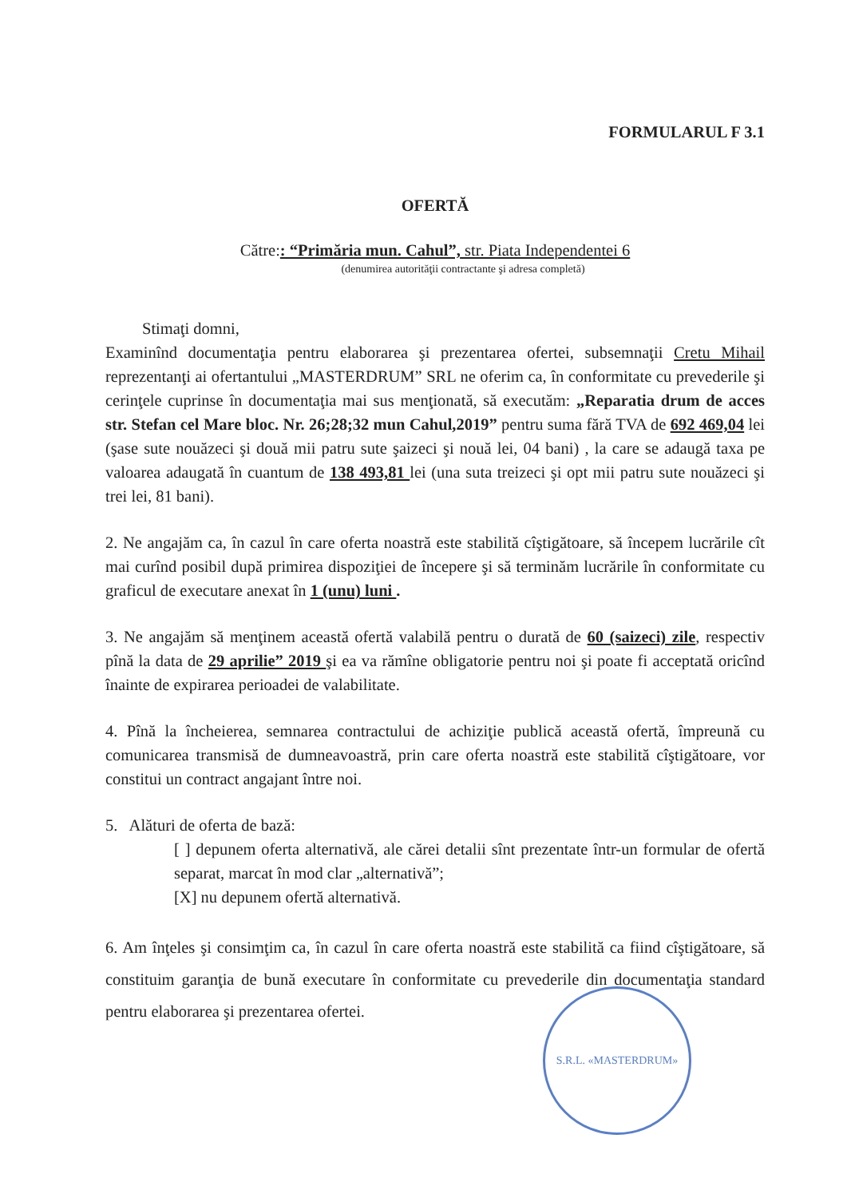FORMULARUL F 3.1
OFERTĂ
Către:: “Primăria mun. Cahul”, str. Piata Independentei 6
(denumirea autorităţii contractante şi adresa completă)
Stimaţi domni,
Examinînd documentaţia pentru elaborarea şi prezentarea ofertei, subsemnaţii Cretu Mihail reprezentanţi ai ofertantului „MASTERDRUM” SRL ne oferim ca, în conformitate cu prevederile şi cerinţele cuprinse în documentaţia mai sus menţionată, să executăm: „Reparatia drum de acces str. Stefan cel Mare bloc. Nr. 26;28;32 mun Cahul,2019” pentru suma fără TVA de 692 469,04 lei (şase sute nouăzeci şi două mii patru sute şaizeci şi nouă lei, 04 bani) , la care se adaugă taxa pe valoarea adaugată în cuantum de 138 493,81 lei (una suta treizeci şi opt mii patru sute nouăzeci şi trei lei, 81 bani).
2. Ne angajăm ca, în cazul în care oferta noastră este stabilită cîştigătoare, să începem lucrările cît mai curînd posibil după primirea dispoziţiei de începere şi să terminăm lucrările în conformitate cu graficul de executare anexat în 1 (unu) luni .
3. Ne angajăm să menţinem această ofertă valabilă pentru o durată de 60 (saizeci) zile, respectiv pînă la data de 29 aprilie” 2019 şi ea va rămîne obligatorie pentru noi şi poate fi acceptată oricînd înainte de expirarea perioadei de valabilitate.
4. Pînă la încheierea, semnarea contractului de achiziţie publică această ofertă, împreună cu comunicarea transmisă de dumneavoastră, prin care oferta noastră este stabilită cîştigătoare, vor constitui un contract angajant între noi.
5. Alături de oferta de bază:
[ ] depunem oferta alternativă, ale cărei detalii sînt prezentate într-un formular de ofertă separat, marcat în mod clar „alternativă”;
[X] nu depunem ofertă alternativă.
6. Am înţeles şi consimţim ca, în cazul în care oferta noastră este stabilită ca fiind cîştigătoare, să constituim garanţia de bună executare în conformitate cu prevederile din documentaţia standard pentru elaborarea şi prezentarea ofertei.
S.R.L. «MASTERDRUM»